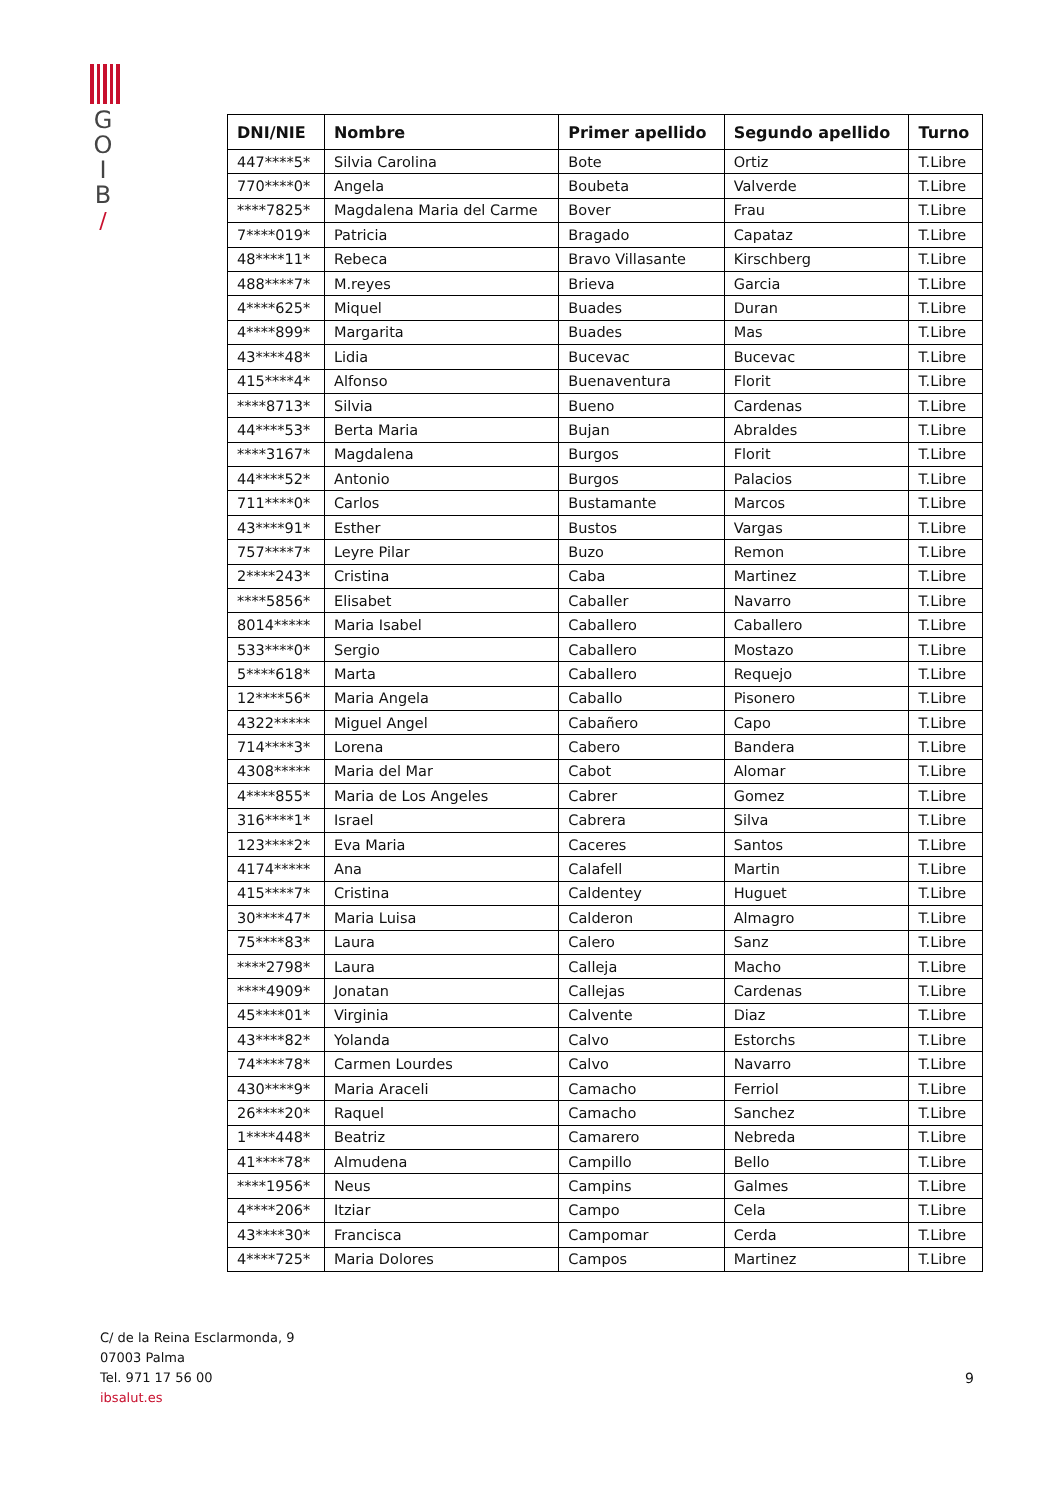G
O
I
B
/
| DNI/NIE | Nombre | Primer apellido | Segundo apellido | Turno |
| --- | --- | --- | --- | --- |
| 447****5* | Silvia Carolina | Bote | Ortiz | T.Libre |
| 770****0* | Angela | Boubeta | Valverde | T.Libre |
| ****7825* | Magdalena Maria del Carme | Bover | Frau | T.Libre |
| 7****019* | Patricia | Bragado | Capataz | T.Libre |
| 48****11* | Rebeca | Bravo Villasante | Kirschberg | T.Libre |
| 488****7* | M.reyes | Brieva | Garcia | T.Libre |
| 4****625* | Miquel | Buades | Duran | T.Libre |
| 4****899* | Margarita | Buades | Mas | T.Libre |
| 43****48* | Lidia | Bucevac | Bucevac | T.Libre |
| 415****4* | Alfonso | Buenaventura | Florit | T.Libre |
| ****8713* | Silvia | Bueno | Cardenas | T.Libre |
| 44****53* | Berta Maria | Bujan | Abraldes | T.Libre |
| ****3167* | Magdalena | Burgos | Florit | T.Libre |
| 44****52* | Antonio | Burgos | Palacios | T.Libre |
| 711****0* | Carlos | Bustamante | Marcos | T.Libre |
| 43****91* | Esther | Bustos | Vargas | T.Libre |
| 757****7* | Leyre Pilar | Buzo | Remon | T.Libre |
| 2****243* | Cristina | Caba | Martinez | T.Libre |
| ****5856* | Elisabet | Caballer | Navarro | T.Libre |
| 8014***** | Maria Isabel | Caballero | Caballero | T.Libre |
| 533****0* | Sergio | Caballero | Mostazo | T.Libre |
| 5****618* | Marta | Caballero | Requejo | T.Libre |
| 12****56* | Maria Angela | Caballo | Pisonero | T.Libre |
| 4322***** | Miguel Angel | Cabañero | Capo | T.Libre |
| 714****3* | Lorena | Cabero | Bandera | T.Libre |
| 4308***** | Maria del Mar | Cabot | Alomar | T.Libre |
| 4****855* | Maria de Los Angeles | Cabrer | Gomez | T.Libre |
| 316****1* | Israel | Cabrera | Silva | T.Libre |
| 123****2* | Eva Maria | Caceres | Santos | T.Libre |
| 4174***** | Ana | Calafell | Martin | T.Libre |
| 415****7* | Cristina | Caldentey | Huguet | T.Libre |
| 30****47* | Maria Luisa | Calderon | Almagro | T.Libre |
| 75****83* | Laura | Calero | Sanz | T.Libre |
| ****2798* | Laura | Calleja | Macho | T.Libre |
| ****4909* | Jonatan | Callejas | Cardenas | T.Libre |
| 45****01* | Virginia | Calvente | Diaz | T.Libre |
| 43****82* | Yolanda | Calvo | Estorchs | T.Libre |
| 74****78* | Carmen Lourdes | Calvo | Navarro | T.Libre |
| 430****9* | Maria Araceli | Camacho | Ferriol | T.Libre |
| 26****20* | Raquel | Camacho | Sanchez | T.Libre |
| 1****448* | Beatriz | Camarero | Nebreda | T.Libre |
| 41****78* | Almudena | Campillo | Bello | T.Libre |
| ****1956* | Neus | Campins | Galmes | T.Libre |
| 4****206* | Itziar | Campo | Cela | T.Libre |
| 43****30* | Francisca | Campomar | Cerda | T.Libre |
| 4****725* | Maria Dolores | Campos | Martinez | T.Libre |
C/ de la Reina Esclarmonda, 9
07003 Palma
Tel. 971 17 56 00
ibsalut.es
9